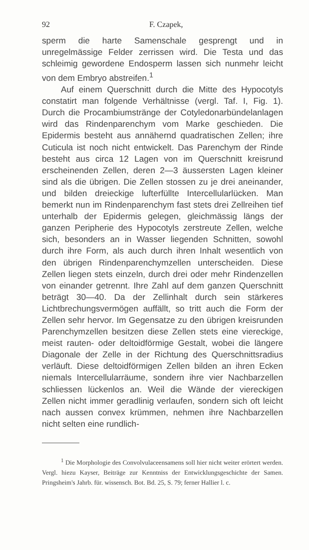92 F. Czapek,
sperm die harte Samenschale gesprengt und in unregelmässige Felder zerrissen wird. Die Testa und das schleimig gewordene Endosperm lassen sich nunmehr leicht von dem Embryo abstreifen.<sup>1</sup>
Auf einem Querschnitt durch die Mitte des Hypocotyls constatirt man folgende Verhältnisse (vergl. Taf. I, Fig. 1). Durch die Procambiumstränge der Cotyledonarbündelanlagen wird das Rindenparenchym vom Marke geschieden. Die Epidermis besteht aus annähernd quadratischen Zellen; ihre Cuticula ist noch nicht entwickelt. Das Parenchym der Rinde besteht aus circa 12 Lagen von im Querschnitt kreisrund erscheinenden Zellen, deren 2—3 äussersten Lagen kleiner sind als die übrigen. Die Zellen stossen zu je drei aneinander, und bilden dreieckige lufterfüllte Intercellularlücken. Man bemerkt nun im Rindenparenchym fast stets drei Zellreihen tief unterhalb der Epidermis gelegen, gleichmässig längs der ganzen Peripherie des Hypocotyls zerstreute Zellen, welche sich, besonders an in Wasser liegenden Schnitten, sowohl durch ihre Form, als auch durch ihren Inhalt wesentlich von den übrigen Rindenparenchymzellen unterscheiden. Diese Zellen liegen stets einzeln, durch drei oder mehr Rindenzellen von einander getrennt. Ihre Zahl auf dem ganzen Querschnitt beträgt 30—40. Da der Zellinhalt durch sein stärkeres Lichtbrechungsvermögen auffällt, so tritt auch die Form der Zellen sehr hervor. Im Gegensatze zu den übrigen kreisrunden Parenchymzellen besitzen diese Zellen stets eine viereckige, meist rauten- oder deltoidförmige Gestalt, wobei die längere Diagonale der Zelle in der Richtung des Querschnittsradius verläuft. Diese deltoidförmigen Zellen bilden an ihren Ecken niemals Intercellularräume, sondern ihre vier Nachbarzellen schliessen lückenlos an. Weil die Wände der viereckigen Zellen nicht immer geradlinig verlaufen, sondern sich oft leicht nach aussen convex krümmen, nehmen ihre Nachbarzellen nicht selten eine rundlich-
<sup>1</sup> Die Morphologie des Convolvulaceensamens soll hier nicht weiter erörtert werden. Vergl. hiezu Kayser, Beiträge zur Kenntniss der Entwicklungsgeschichte der Samen. Pringsheim's Jahrb. für. wissensch. Bot. Bd. 25, S. 79; ferner Hallier l. c.